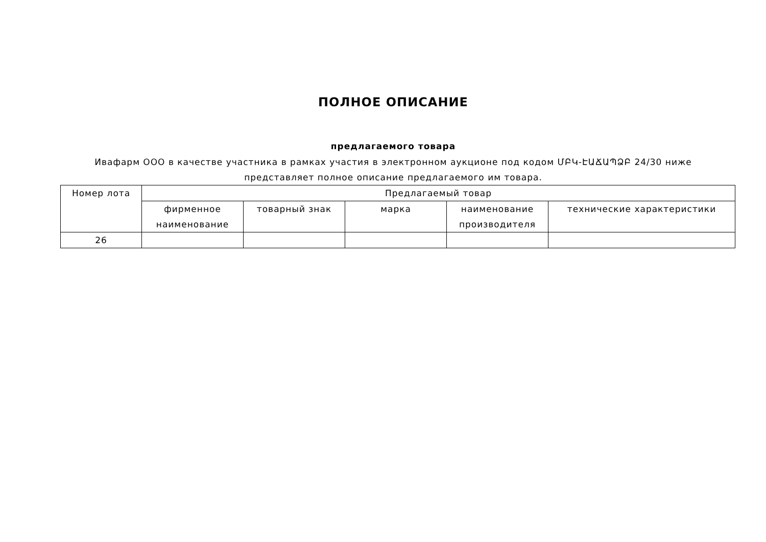ПОЛНОЕ ОПИСАНИЕ
предлагаемого товара
Ивафарм ООО в качестве участника в рамках участия в электронном аукционе под кодом ՄԲԿ-ԷԱՃԱՊՁԲ 24/30 ниже
представляет полное описание предлагаемого им товара.
| Номер лота | Предлагаемый товар | | | | |
| --- | --- | --- | --- | --- | --- |
| | фирменное наименование | товарный знак | марка | наименование производителя | технические характеристики |
| 26 | | | | | |